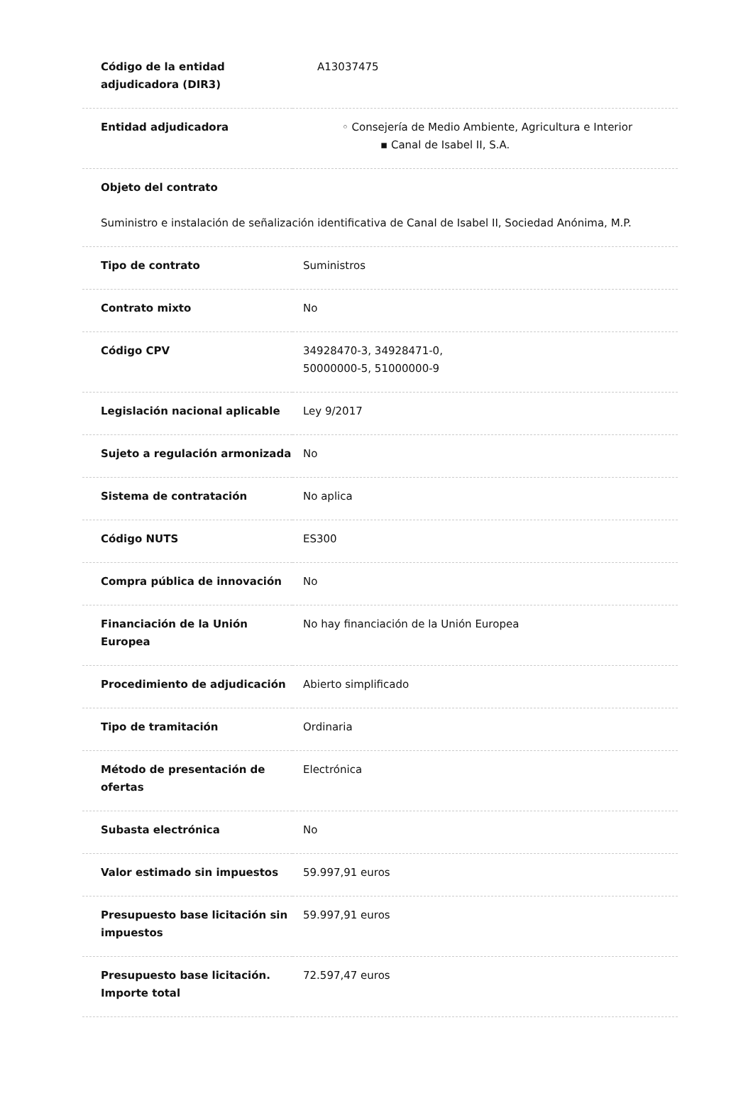| Código de la entidad adjudicadora (DIR3) | A13037475 |
| Entidad adjudicadora | ◦ Consejería de Medio Ambiente, Agricultura e Interior ▪ Canal de Isabel II, S.A. |
Objeto del contrato
Suministro e instalación de señalización identificativa de Canal de Isabel II, Sociedad Anónima, M.P.
| Tipo de contrato | Suministros |
| Contrato mixto | No |
| Código CPV | 34928470-3, 34928471-0, 50000000-5, 51000000-9 |
| Legislación nacional aplicable | Ley 9/2017 |
| Sujeto a regulación armonizada | No |
| Sistema de contratación | No aplica |
| Código NUTS | ES300 |
| Compra pública de innovación | No |
| Financiación de la Unión Europea | No hay financiación de la Unión Europea |
| Procedimiento de adjudicación | Abierto simplificado |
| Tipo de tramitación | Ordinaria |
| Método de presentación de ofertas | Electrónica |
| Subasta electrónica | No |
| Valor estimado sin impuestos | 59.997,91 euros |
| Presupuesto base licitación sin impuestos | 59.997,91 euros |
| Presupuesto base licitación. Importe total | 72.597,47 euros |